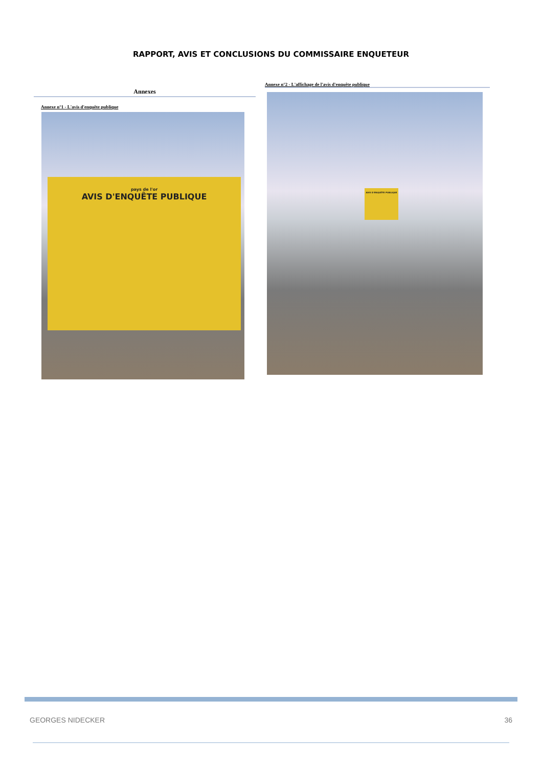RAPPORT, AVIS ET CONCLUSIONS DU COMMISSAIRE ENQUETEUR
Annexes
Annexe n°1 - L'avis d'enquête publique
pays de l'or
AVIS D'ENQUÊTE PUBLIQUE
Annexe n°2 - L'affichage de l'avis d'enquête publique
AVIS D'ENQUÊTE PUBLIQUE
GEORGES NIDECKER 36